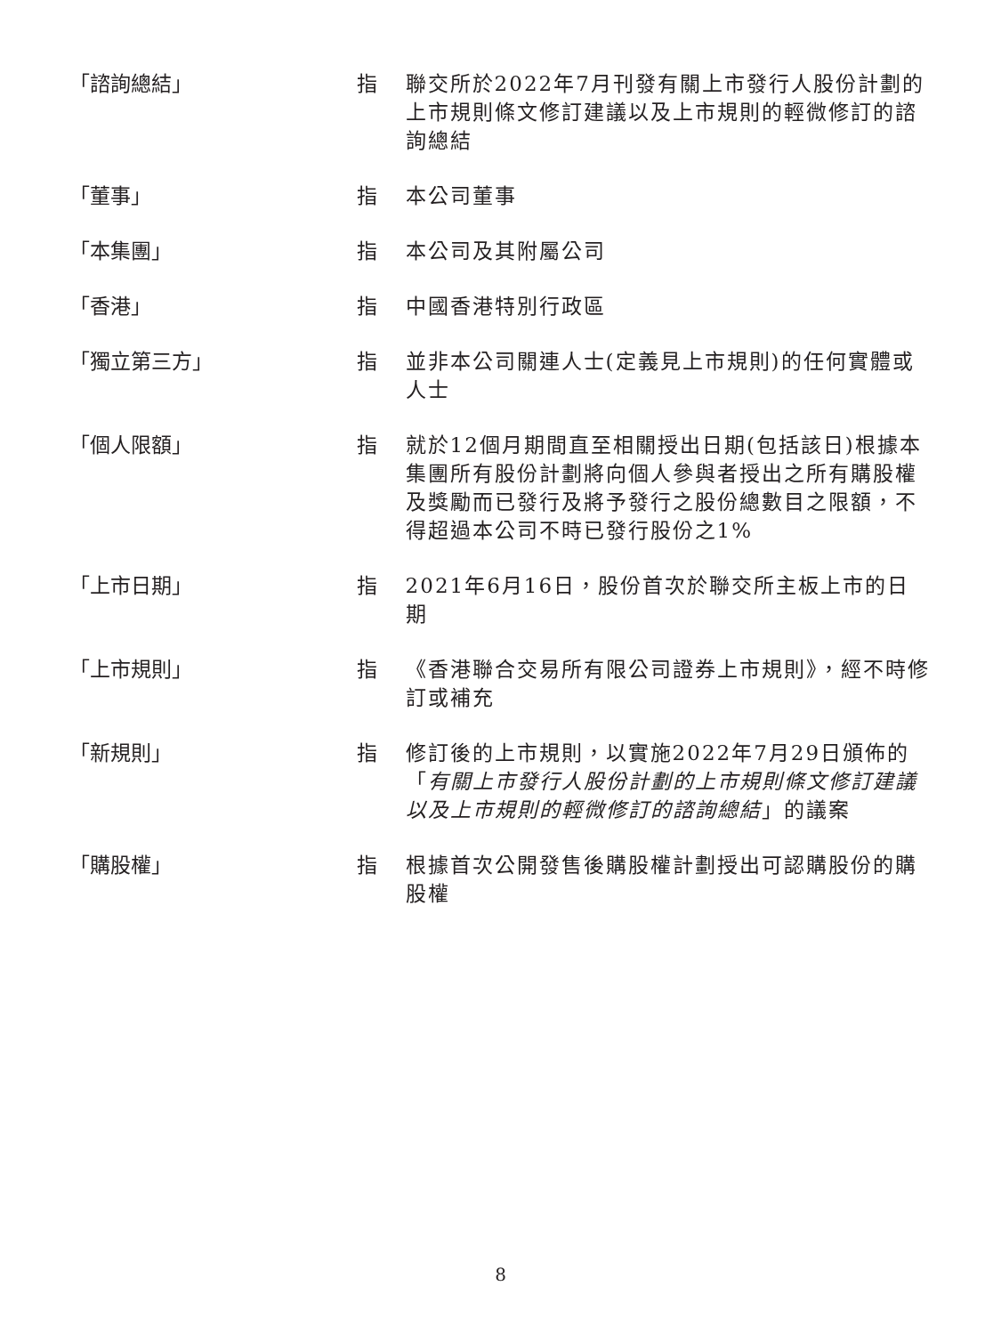「諮詢總結」 指 聯交所於2022年7月刊發有關上市發行人股份計劃的上市規則條文修訂建議以及上市規則的輕微修訂的諮詢總結
「董事」 指 本公司董事
「本集團」 指 本公司及其附屬公司
「香港」 指 中國香港特別行政區
「獨立第三方」 指 並非本公司關連人士(定義見上市規則)的任何實體或人士
「個人限額」 指 就於12個月期間直至相關授出日期(包括該日)根據本集團所有股份計劃將向個人參與者授出之所有購股權及獎勵而已發行及將予發行之股份總數目之限額，不得超過本公司不時已發行股份之1%
「上市日期」 指 2021年6月16日，股份首次於聯交所主板上市的日期
「上市規則」 指 《香港聯合交易所有限公司證券上市規則》，經不時修訂或補充
「新規則」 指 修訂後的上市規則，以實施2022年7月29日頒佈的「有關上市發行人股份計劃的上市規則條文修訂建議以及上市規則的輕微修訂的諮詢總結」的議案
「購股權」 指 根據首次公開發售後購股權計劃授出可認購股份的購股權
8